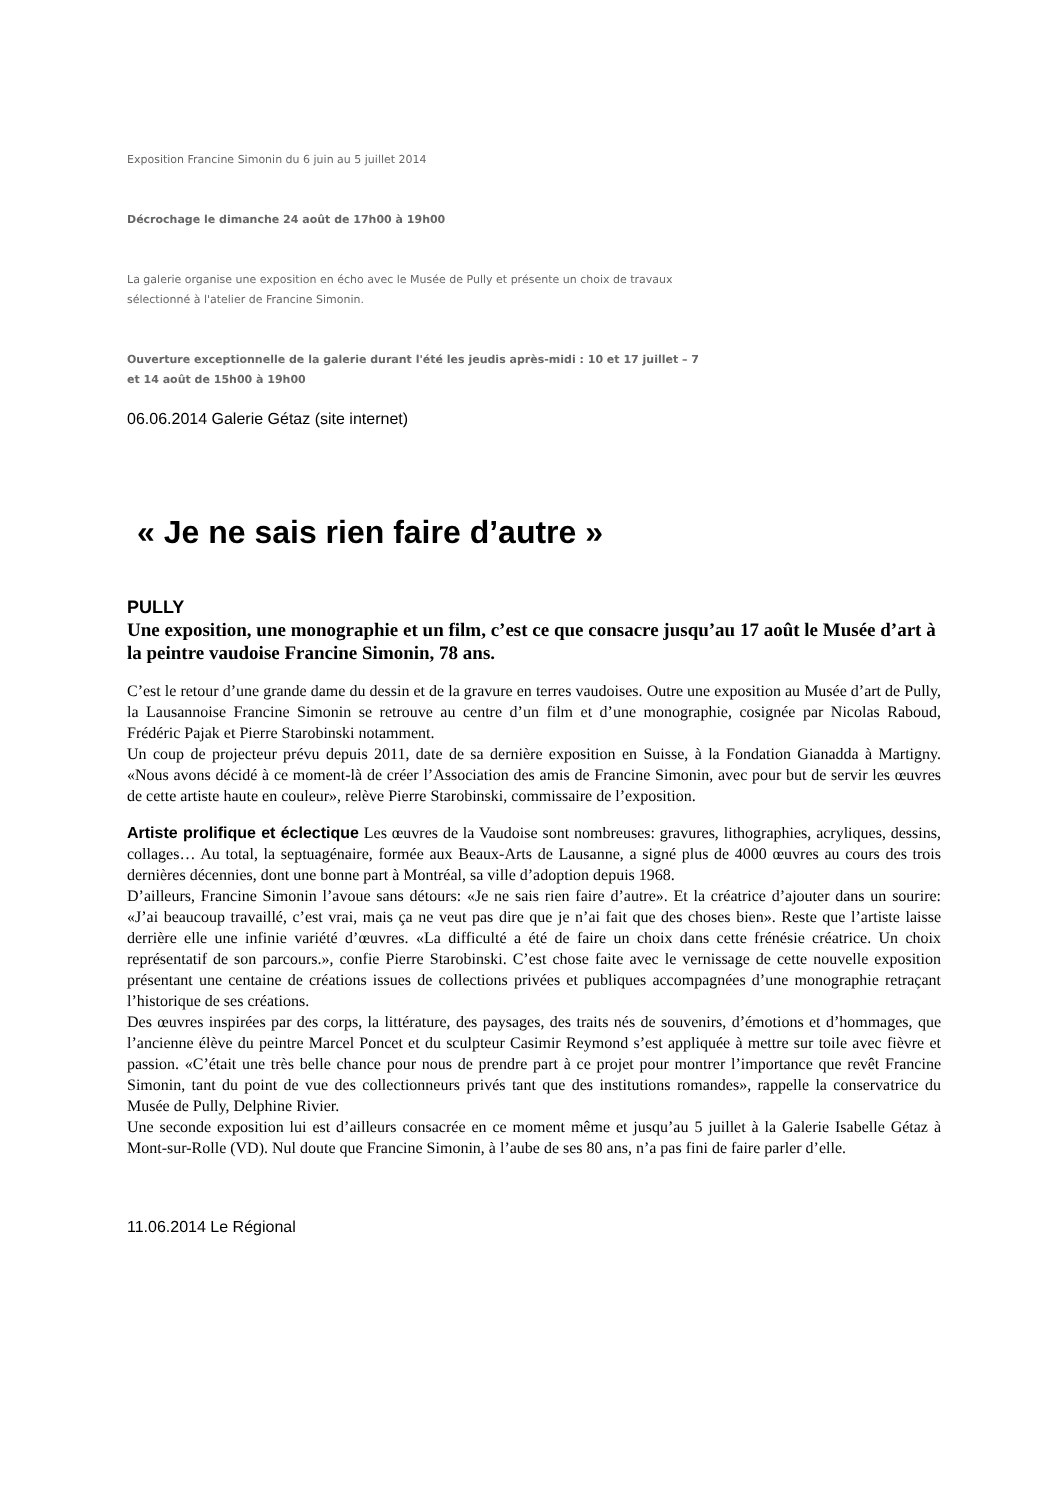Exposition Francine Simonin du 6 juin au 5 juillet 2014
Décrochage le dimanche 24 août de 17h00 à 19h00
La galerie organise une exposition en écho avec le Musée de Pully et présente un choix de travaux
sélectionné à l'atelier de Francine Simonin.
Ouverture exceptionnelle de la galerie durant l'été les jeudis après-midi : 10 et 17 juillet – 7
et 14 août de 15h00 à 19h00
06.06.2014 Galerie Gétaz (site internet)
« Je ne sais rien faire d’autre »
PULLY
Une exposition, une monographie et un film, c’est ce que consacre jusqu’au 17 août le Musée d’art à la peintre vaudoise Francine Simonin, 78 ans.
C’est le retour d’une grande dame du dessin et de la gravure en terres vaudoises. Outre une exposition au Musée d’art de Pully, la Lausannoise Francine Simonin se retrouve au centre d’un film et d’une monographie, cosignée par Nicolas Raboud, Frédéric Pajak et Pierre Starobinski notamment.
Un coup de projecteur prévu depuis 2011, date de sa dernière exposition en Suisse, à la Fondation Gianadda à Martigny. «Nous avons décidé à ce moment-là de créer l’Association des amis de Francine Simonin, avec pour but de servir les œuvres de cette artiste haute en couleur», relève Pierre Starobinski, commissaire de l’exposition.
Artiste prolifique et éclectique Les œuvres de la Vaudoise sont nombreuses: gravures, lithographies, acryliques, dessins, collages… Au total, la septuagénaire, formée aux Beaux-Arts de Lausanne, a signé plus de 4000 œuvres au cours des trois dernières décennies, dont une bonne part à Montréal, sa ville d’adoption depuis 1968.
D’ailleurs, Francine Simonin l’avoue sans détours: «Je ne sais rien faire d’autre». Et la créatrice d’ajouter dans un sourire: «J’ai beaucoup travaillé, c’est vrai, mais ça ne veut pas dire que je n’ai fait que des choses bien». Reste que l’artiste laisse derrière elle une infinie variété d’œuvres. «La difficulté a été de faire un choix dans cette frénésie créatrice. Un choix représentatif de son parcours.», confie Pierre Starobinski. C’est chose faite avec le vernissage de cette nouvelle exposition présentant une centaine de créations issues de collections privées et publiques accompagnées d’une monographie retraçant l’historique de ses créations.
Des œuvres inspirées par des corps, la littérature, des paysages, des traits nés de souvenirs, d’émotions et d’hommages, que l’ancienne élève du peintre Marcel Poncet et du sculpteur Casimir Reymond s’est appliquée à mettre sur toile avec fièvre et passion. «C’était une très belle chance pour nous de prendre part à ce projet pour montrer l’importance que revêt Francine Simonin, tant du point de vue des collectionneurs privés tant que des institutions romandes», rappelle la conservatrice du Musée de Pully, Delphine Rivier.
Une seconde exposition lui est d’ailleurs consacrée en ce moment même et jusqu’au 5 juillet à la Galerie Isabelle Gétaz à Mont-sur-Rolle (VD). Nul doute que Francine Simonin, à l’aube de ses 80 ans, n’a pas fini de faire parler d’elle.
11.06.2014 Le Régional